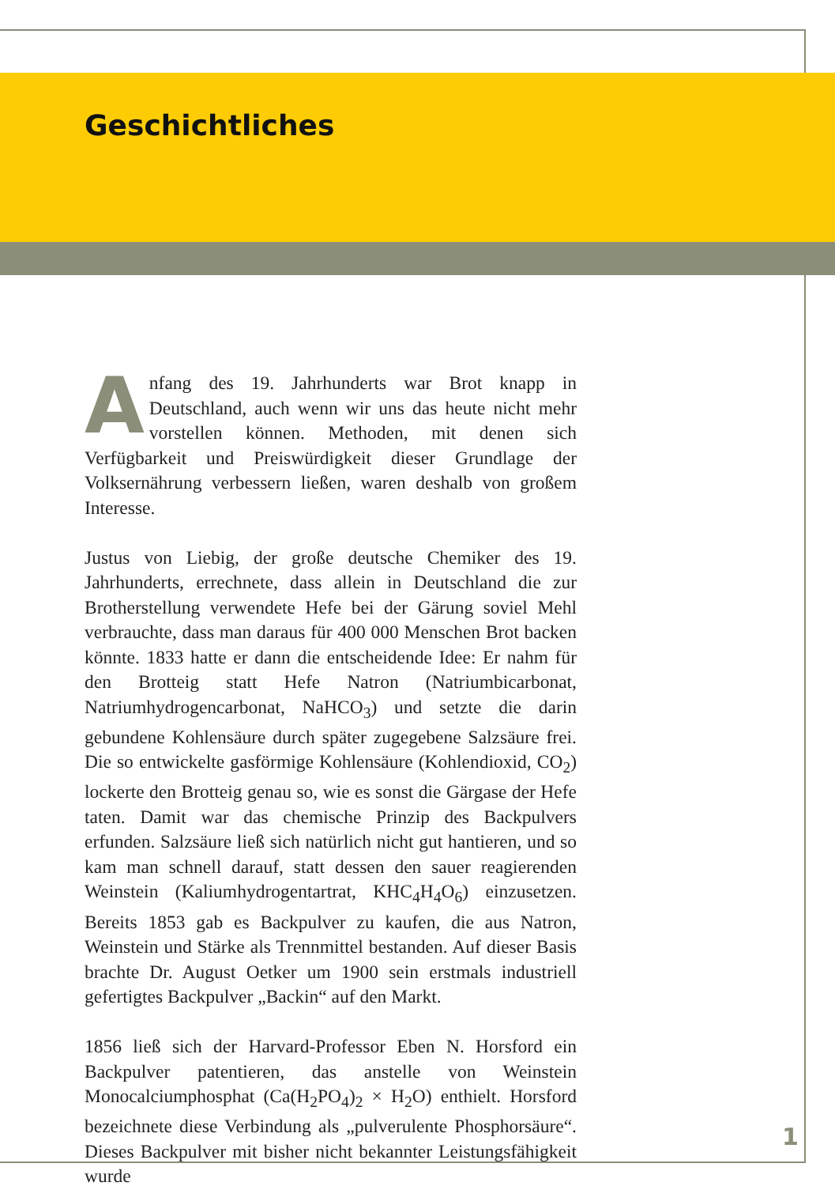Geschichtliches
Anfang des 19. Jahrhunderts war Brot knapp in Deutschland, auch wenn wir uns das heute nicht mehr vorstellen können. Methoden, mit denen sich Verfügbarkeit und Preiswürdigkeit dieser Grundlage der Volksernährung verbessern ließen, waren deshalb von großem Interesse.
Justus von Liebig, der große deutsche Chemiker des 19. Jahrhunderts, errechnete, dass allein in Deutschland die zur Brotherstellung verwendete Hefe bei der Gärung soviel Mehl verbrauchte, dass man daraus für 400 000 Menschen Brot backen könnte. 1833 hatte er dann die entscheidende Idee: Er nahm für den Brotteig statt Hefe Natron (Natriumbicarbonat, Natriumhydrogencarbonat, NaHCO<sub>3</sub>) und setzte die darin gebundene Kohlensäure durch später zugegebene Salzsäure frei. Die so entwickelte gasförmige Kohlensäure (Kohlendioxid, CO<sub>2</sub>) lockerte den Brotteig genau so, wie es sonst die Gärgase der Hefe taten. Damit war das chemische Prinzip des Backpulvers erfunden. Salzsäure ließ sich natürlich nicht gut hantieren, und so kam man schnell darauf, statt dessen den sauer reagierenden Weinstein (Kaliumhydrogentartrat, KHC<sub>4</sub>H<sub>4</sub>O<sub>6</sub>) einzusetzen. Bereits 1853 gab es Backpulver zu kaufen, die aus Natron, Weinstein und Stärke als Trennmittel bestanden. Auf dieser Basis brachte Dr. August Oetker um 1900 sein erstmals industriell gefertigtes Backpulver „Backin“ auf den Markt.
1856 ließ sich der Harvard-Professor Eben N. Horsford ein Backpulver patentieren, das anstelle von Weinstein Monocalciumphosphat (Ca(H<sub>2</sub>PO<sub>4</sub>)<sub>2</sub> × H<sub>2</sub>O) enthielt. Horsford bezeichnete diese Verbindung als „pulverulente Phosphorsäure“. Dieses Backpulver mit bisher nicht bekannter Leistungsfähigkeit wurde
1